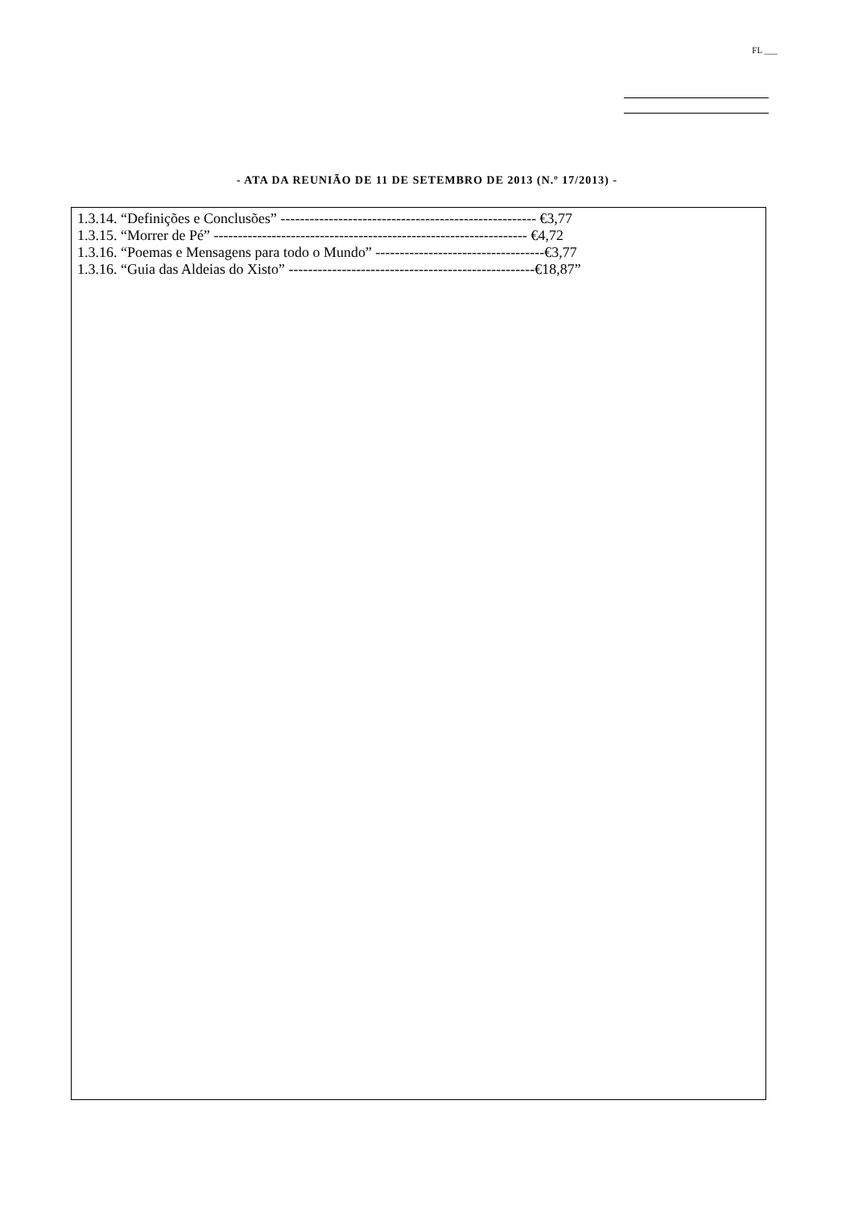FL ___
- ATA DA REUNIÃO DE 11 DE SETEMBRO DE 2013 (N.º 17/2013) -
1.3.14. “Definições e Conclusões” ----------------------------------------------------- €3,77
1.3.15. “Morrer de Pé” ----------------------------------------------------------------- €4,72
1.3.16. “Poemas e Mensagens para todo o Mundo” -----------------------------------€3,77
1.3.16. “Guia das Aldeias do Xisto” ---------------------------------------------------€18,87”